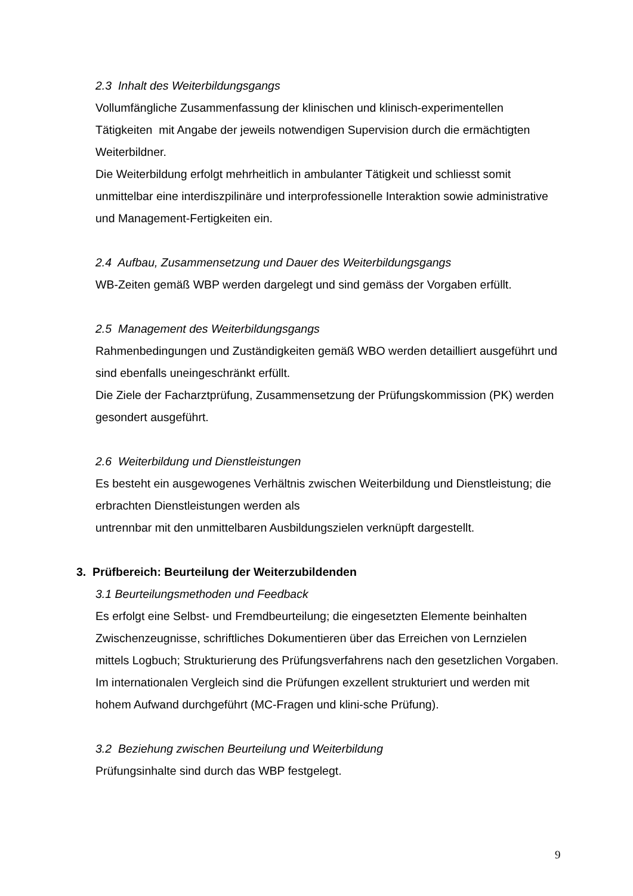2.3 Inhalt des Weiterbildungsgangs
Vollumfängliche Zusammenfassung der klinischen und klinisch-experimentellen Tätigkeiten mit Angabe der jeweils notwendigen Supervision durch die ermächtigten Weiterbildner.
Die Weiterbildung erfolgt mehrheitlich in ambulanter Tätigkeit und schliesst somit unmittelbar eine interdiszpilinäre und interprofessionelle Interaktion sowie administrative und Management-Fertigkeiten ein.
2.4 Aufbau, Zusammensetzung und Dauer des Weiterbildungsgangs
WB-Zeiten gemäß WBP werden dargelegt und sind gemäss der Vorgaben erfüllt.
2.5 Management des Weiterbildungsgangs
Rahmenbedingungen und Zuständigkeiten gemäß WBO werden detailliert ausgeführt und sind ebenfalls uneingeschränkt erfüllt.
Die Ziele der Facharztprüfung, Zusammensetzung der Prüfungskommission (PK) werden gesondert ausgeführt.
2.6 Weiterbildung und Dienstleistungen
Es besteht ein ausgewogenes Verhältnis zwischen Weiterbildung und Dienstleistung; die erbrachten Dienstleistungen werden als
untrennbar mit den unmittelbaren Ausbildungszielen verknüpft dargestellt.
3. Prüfbereich: Beurteilung der Weiterzubildenden
3.1 Beurteilungsmethoden und Feedback
Es erfolgt eine Selbst- und Fremdbeurteilung; die eingesetzten Elemente beinhalten Zwischenzeugnisse, schriftliches Dokumentieren über das Erreichen von Lernzielen mittels Logbuch; Strukturierung des Prüfungsverfahrens nach den gesetzlichen Vorgaben. Im internationalen Vergleich sind die Prüfungen exzellent strukturiert und werden mit hohem Aufwand durchgeführt (MC-Fragen und klini-sche Prüfung).
3.2 Beziehung zwischen Beurteilung und Weiterbildung
Prüfungsinhalte sind durch das WBP festgelegt.
9